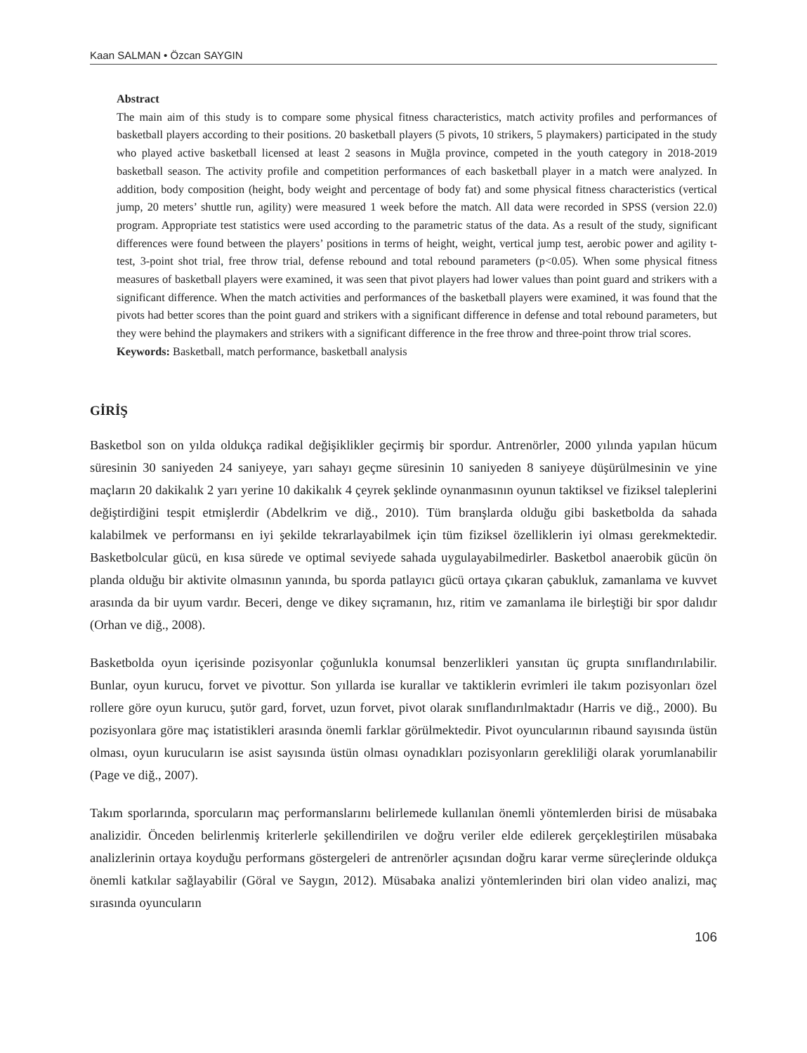Kaan SALMAN • Özcan SAYGIN
Abstract
The main aim of this study is to compare some physical fitness characteristics, match activity profiles and performances of basketball players according to their positions. 20 basketball players (5 pivots, 10 strikers, 5 playmakers) participated in the study who played active basketball licensed at least 2 seasons in Muğla province, competed in the youth category in 2018-2019 basketball season. The activity profile and competition performances of each basketball player in a match were analyzed. In addition, body composition (height, body weight and percentage of body fat) and some physical fitness characteristics (vertical jump, 20 meters’ shuttle run, agility) were measured 1 week before the match. All data were recorded in SPSS (version 22.0) program. Appropriate test statistics were used according to the parametric status of the data. As a result of the study, significant differences were found between the players’ positions in terms of height, weight, vertical jump test, aerobic power and agility t-test, 3-point shot trial, free throw trial, defense rebound and total rebound parameters (p<0.05). When some physical fitness measures of basketball players were examined, it was seen that pivot players had lower values than point guard and strikers with a significant difference. When the match activities and performances of the basketball players were examined, it was found that the pivots had better scores than the point guard and strikers with a significant difference in defense and total rebound parameters, but they were behind the playmakers and strikers with a significant difference in the free throw and three-point throw trial scores.
Keywords: Basketball, match performance, basketball analysis
GİRİŞ
Basketbol son on yılda oldukça radikal değişiklikler geçirmiş bir spordur. Antrenörler, 2000 yılında yapılan hücum süresinin 30 saniyeden 24 saniyeye, yarı sahayı geçme süresinin 10 saniyeden 8 saniyeye düşürülmesinin ve yine maçların 20 dakikalık 2 yarı yerine 10 dakikalık 4 çeyrek şeklinde oynanmasının oyunun taktiksel ve fiziksel taleplerini değiştirdiğini tespit etmişlerdir (Abdelkrim ve diğ., 2010). Tüm branşlarda olduğu gibi basketbolda da sahada kalabilmek ve performansı en iyi şekilde tekrarlayabilmek için tüm fiziksel özelliklerin iyi olması gerekmektedir. Basketbolcular gücü, en kısa sürede ve optimal seviyede sahada uygulayabilmedirler. Basketbol anaerobik gücün ön planda olduğu bir aktivite olmasının yanında, bu sporda patlayıcı gücü ortaya çıkaran çabukluk, zamanlama ve kuvvet arasında da bir uyum vardır. Beceri, denge ve dikey sıçramanın, hız, ritim ve zamanlama ile birleştiği bir spor dalıdır (Orhan ve diğ., 2008).
Basketbolda oyun içerisinde pozisyonlar çoğunlukla konumsal benzerlikleri yansıtan üç grupta sınıflandırılabilir. Bunlar, oyun kurucu, forvet ve pivottur. Son yıllarda ise kurallar ve taktiklerin evrimleri ile takım pozisyonları özel rollere göre oyun kurucu, şutör gard, forvet, uzun forvet, pivot olarak sınıflandırılmaktadır (Harris ve diğ., 2000). Bu pozisyonlara göre maç istatistikleri arasında önemli farklar görülmektedir. Pivot oyuncularının ribaund sayısında üstün olması, oyun kurucuların ise asist sayısında üstün olması oynadıkları pozisyonların gerekliliği olarak yorumlanabilir (Page ve diğ., 2007).
Takım sporlarında, sporcuların maç performanslarını belirlemede kullanılan önemli yöntemlerden birisi de müsabaka analizidir. Önceden belirlenmiş kriterlerle şekillendirilen ve doğru veriler elde edilerek gerçekleştirilen müsabaka analizlerinin ortaya koyduğu performans göstergeleri de antrenörler açısından doğru karar verme süreçlerinde oldukça önemli katkılar sağlayabilir (Göral ve Saygın, 2012). Müsabaka analizi yöntemlerinden biri olan video analizi, maç sırasında oyuncuların
106